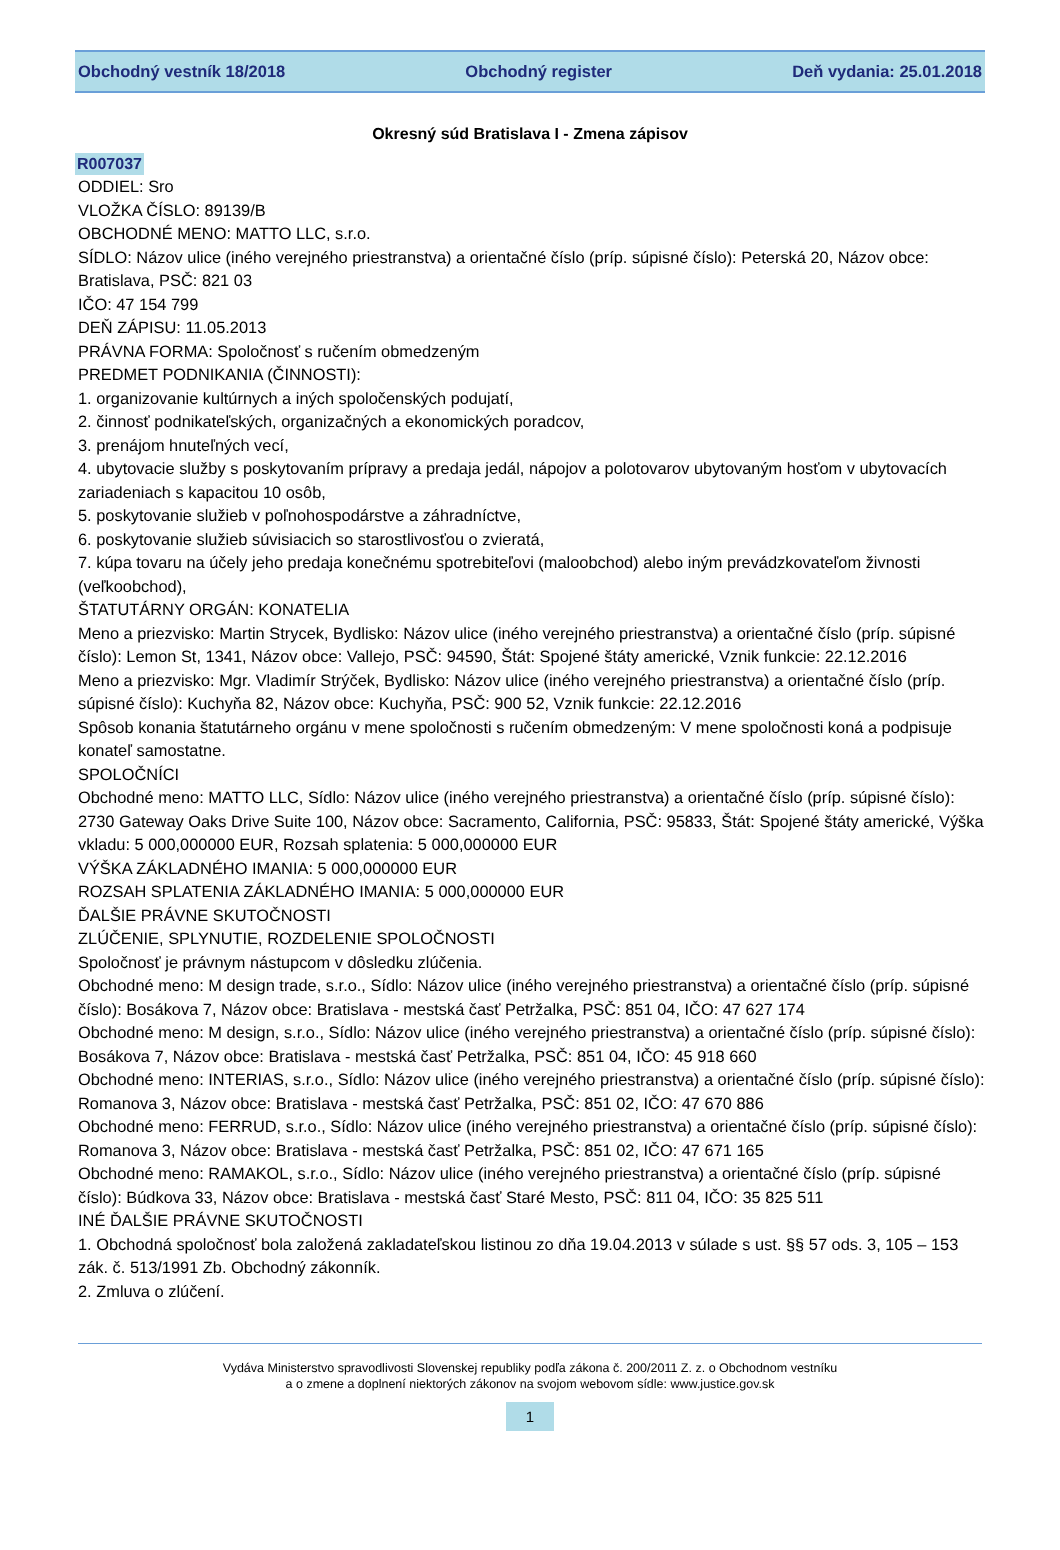Obchodný vestník 18/2018 Obchodný register Deň vydania: 25.01.2018
Okresný súd Bratislava I - Zmena zápisov
R007037
ODDIEL: Sro
VLOŽKA ČÍSLO: 89139/B
OBCHODNÉ MENO: MATTO LLC, s.r.o.
SÍDLO: Názov ulice (iného verejného priestranstva) a orientačné číslo (príp. súpisné číslo): Peterská 20, Názov obce: Bratislava, PSČ: 821 03
IČO: 47 154 799
DEŇ ZÁPISU: 11.05.2013
PRÁVNA FORMA: Spoločnosť s ručením obmedzeným
PREDMET PODNIKANIA (ČINNOSTI):
1. organizovanie kultúrnych a iných spoločenských podujatí,
2. činnosť podnikateľských, organizačných a ekonomických poradcov,
3. prenájom hnuteľných vecí,
4. ubytovacie služby s poskytovaním prípravy a predaja jedál, nápojov a polotovarov ubytovaným hosťom v ubytovacích zariadeniach s kapacitou 10 osôb,
5. poskytovanie služieb v poľnohospodárstve a záhradníctve,
6. poskytovanie služieb súvisiacich so starostlivosťou o zvieratá,
7. kúpa tovaru na účely jeho predaja konečnému spotrebiteľovi (maloobchod) alebo iným prevádzkovateľom živnosti (veľkoobchod),
ŠTATUTÁRNY ORGÁN: KONATELIA
Meno a priezvisko: Martin Strycek, Bydlisko: Názov ulice (iného verejného priestranstva) a orientačné číslo (príp. súpisné číslo): Lemon St, 1341, Názov obce: Vallejo, PSČ: 94590, Štát: Spojené štáty americké, Vznik funkcie: 22.12.2016
Meno a priezvisko: Mgr. Vladimír Strýček, Bydlisko: Názov ulice (iného verejného priestranstva) a orientačné číslo (príp. súpisné číslo): Kuchyňa 82, Názov obce: Kuchyňa, PSČ: 900 52, Vznik funkcie: 22.12.2016
Spôsob konania štatutárneho orgánu v mene spoločnosti s ručením obmedzeným: V mene spoločnosti koná a podpisuje konateľ samostatne.
SPOLOČNÍCI
Obchodné meno: MATTO LLC, Sídlo: Názov ulice (iného verejného priestranstva) a orientačné číslo (príp. súpisné číslo): 2730 Gateway Oaks Drive Suite 100, Názov obce: Sacramento, California, PSČ: 95833, Štát: Spojené štáty americké, Výška vkladu: 5 000,000000 EUR, Rozsah splatenia: 5 000,000000 EUR
VÝŠKA ZÁKLADNÉHO IMANIA: 5 000,000000 EUR
ROZSAH SPLATENIA ZÁKLADNÉHO IMANIA: 5 000,000000 EUR
ĎALŠIE PRÁVNE SKUTOČNOSTI
ZLÚČENIE, SPLYNUTIE, ROZDELENIE SPOLOČNOSTI
Spoločnosť je právnym nástupcom v dôsledku zlúčenia.
Obchodné meno: M design trade, s.r.o., Sídlo: Názov ulice (iného verejného priestranstva) a orientačné číslo (príp. súpisné číslo): Bosákova 7, Názov obce: Bratislava - mestská časť Petržalka, PSČ: 851 04, IČO: 47 627 174
Obchodné meno: M design, s.r.o., Sídlo: Názov ulice (iného verejného priestranstva) a orientačné číslo (príp. súpisné číslo): Bosákova 7, Názov obce: Bratislava - mestská časť Petržalka, PSČ: 851 04, IČO: 45 918 660
Obchodné meno: INTERIAS, s.r.o., Sídlo: Názov ulice (iného verejného priestranstva) a orientačné číslo (príp. súpisné číslo): Romanova 3, Názov obce: Bratislava - mestská časť Petržalka, PSČ: 851 02, IČO: 47 670 886
Obchodné meno: FERRUD, s.r.o., Sídlo: Názov ulice (iného verejného priestranstva) a orientačné číslo (príp. súpisné číslo): Romanova 3, Názov obce: Bratislava - mestská časť Petržalka, PSČ: 851 02, IČO: 47 671 165
Obchodné meno: RAMAKOL, s.r.o., Sídlo: Názov ulice (iného verejného priestranstva) a orientačné číslo (príp. súpisné číslo): Búdkova 33, Názov obce: Bratislava - mestská časť Staré Mesto, PSČ: 811 04, IČO: 35 825 511
INÉ ĎALŠIE PRÁVNE SKUTOČNOSTI
1. Obchodná spoločnosť bola založená zakladateľskou listinou zo dňa 19.04.2013 v súlade s ust. §§ 57 ods. 3, 105 – 153 zák. č. 513/1991 Zb. Obchodný zákonník.
2. Zmluva o zlúčení.
Vydáva Ministerstvo spravodlivosti Slovenskej republiky podľa zákona č. 200/2011 Z. z. o Obchodnom vestníku
a o zmene a doplnení niektorých zákonov na svojom webovom sídle: www.justice.gov.sk
1